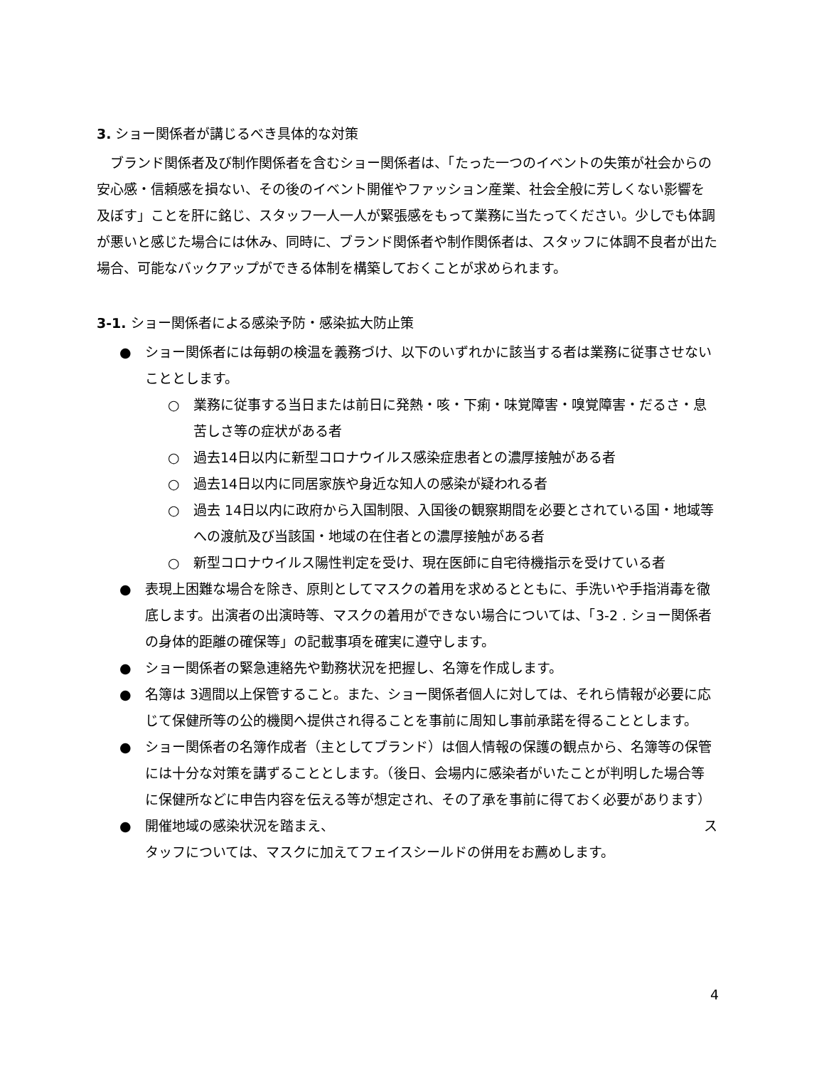3. ショー関係者が講じるべき具体的な対策
　ブランド関係者及び制作関係者を含むショー関係者は、「たった一つのイベントの失策が社会からの安心感・信頼感を損ない、その後のイベント開催やファッション産業、社会全般に芳しくない影響を及ぼす」ことを肝に銘じ、スタッフ一人一人が緊張感をもって業務に当たってください。少しでも体調が悪いと感じた場合には休み、同時に、ブランド関係者や制作関係者は、スタッフに体調不良者が出た場合、可能なバックアップができる体制を構築しておくことが求められます。
3-1. ショー関係者による感染予防・感染拡大防止策
● ショー関係者には毎朝の検温を義務づけ、以下のいずれかに該当する者は業務に従事させないこととします。
○ 業務に従事する当日または前日に発熱・咳・下痢・味覚障害・嗅覚障害・だるさ・息苦しさ等の症状がある者
○ 過去14日以内に新型コロナウイルス感染症患者との濃厚接触がある者
○ 過去14日以内に同居家族や身近な知人の感染が疑われる者
○ 過去 14日以内に政府から入国制限、入国後の観察期間を必要とされている国・地域等への渡航及び当該国・地域の在住者との濃厚接触がある者
○ 新型コロナウイルス陽性判定を受け、現在医師に自宅待機指示を受けている者
● 表現上困難な場合を除き、原則としてマスクの着用を求めるとともに、手洗いや手指消毒を徹底します。出演者の出演時等、マスクの着用ができない場合については、「3-2 . ショー関係者の身体的距離の確保等」の記載事項を確実に遵守します。
● ショー関係者の緊急連絡先や勤務状況を把握し、名簿を作成します。
● 名簿は 3週間以上保管すること。また、ショー関係者個人に対しては、それら情報が必要に応じて保健所等の公的機関へ提供され得ることを事前に周知し事前承諾を得ることとします。
● ショー関係者の名簿作成者（主としてブランド）は個人情報の保護の観点から、名簿等の保管には十分な対策を講ずることとします。（後日、会場内に感染者がいたことが判明した場合等に保健所などに申告内容を伝える等が想定され、その了承を事前に得ておく必要があります）
● 開催地域の感染状況を踏まえ、 ス
タッフについては、マスクに加えてフェイスシールドの併用をお薦めします。
4